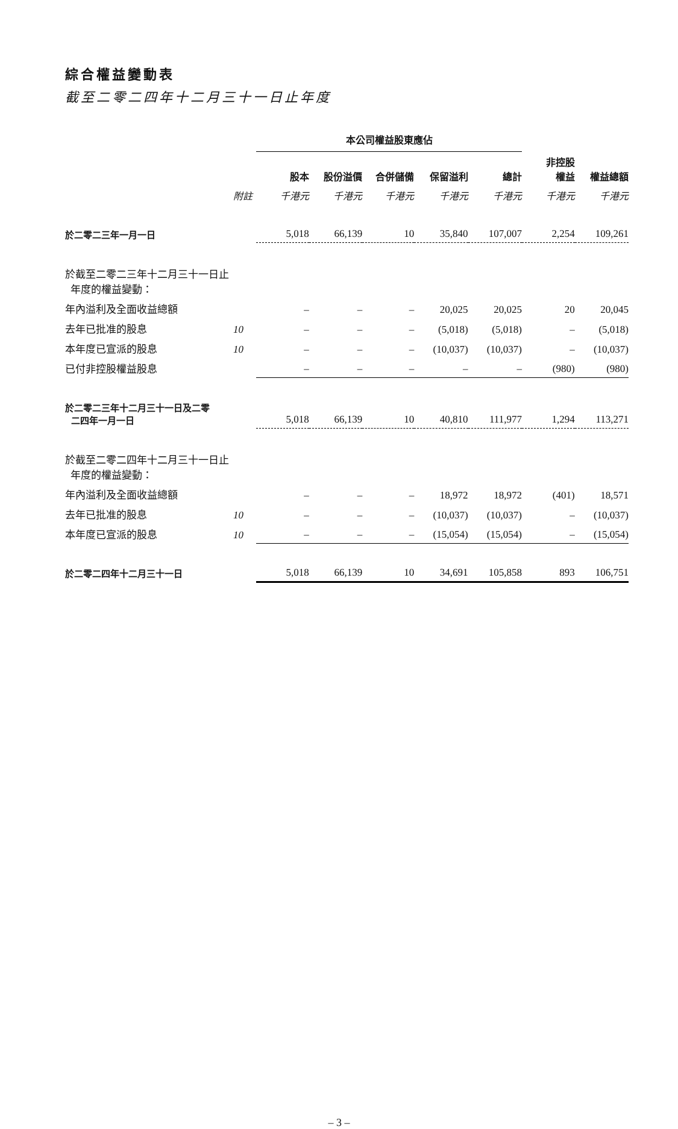綜合權益變動表
截至二零二四年十二月三十一日止年度
| | | 本公司權益股東應佔 | | | | | | |
| --- | --- | --- | --- | --- | --- | --- | --- | --- |
| | | 股本 | 股份溢價 | 合併儲備 | 保留溢利 | 總計 | 非控股 權益 | 權益總額 |
| | 附註 | 千港元 | 千港元 | 千港元 | 千港元 | 千港元 | 千港元 | 千港元 |
| 於二零二三年一月一日 | | 5,018 | 66,139 | 10 | 35,840 | 107,007 | 2,254 | 109,261 |
| 於截至二零二三年十二月三十一日止 年度的權益變動： | | | | | | | | |
| 年內溢利及全面收益總額 | | – | – | – | 20,025 | 20,025 | 20 | 20,045 |
| 去年已批准的股息 | 10 | – | – | – | (5,018) | (5,018) | – | (5,018) |
| 本年度已宣派的股息 | 10 | – | – | – | (10,037) | (10,037) | – | (10,037) |
| 已付非控股權益股息 | | – | – | – | – | – | (980) | (980) |
| 於二零二三年十二月三十一日及二零 二四年一月一日 | | 5,018 | 66,139 | 10 | 40,810 | 111,977 | 1,294 | 113,271 |
| 於截至二零二四年十二月三十一日止 年度的權益變動： | | | | | | | | |
| 年內溢利及全面收益總額 | | – | – | – | 18,972 | 18,972 | (401) | 18,571 |
| 去年已批准的股息 | 10 | – | – | – | (10,037) | (10,037) | – | (10,037) |
| 本年度已宣派的股息 | 10 | – | – | – | (15,054) | (15,054) | – | (15,054) |
| 於二零二四年十二月三十一日 | | 5,018 | 66,139 | 10 | 34,691 | 105,858 | 893 | 106,751 |
– 3 –